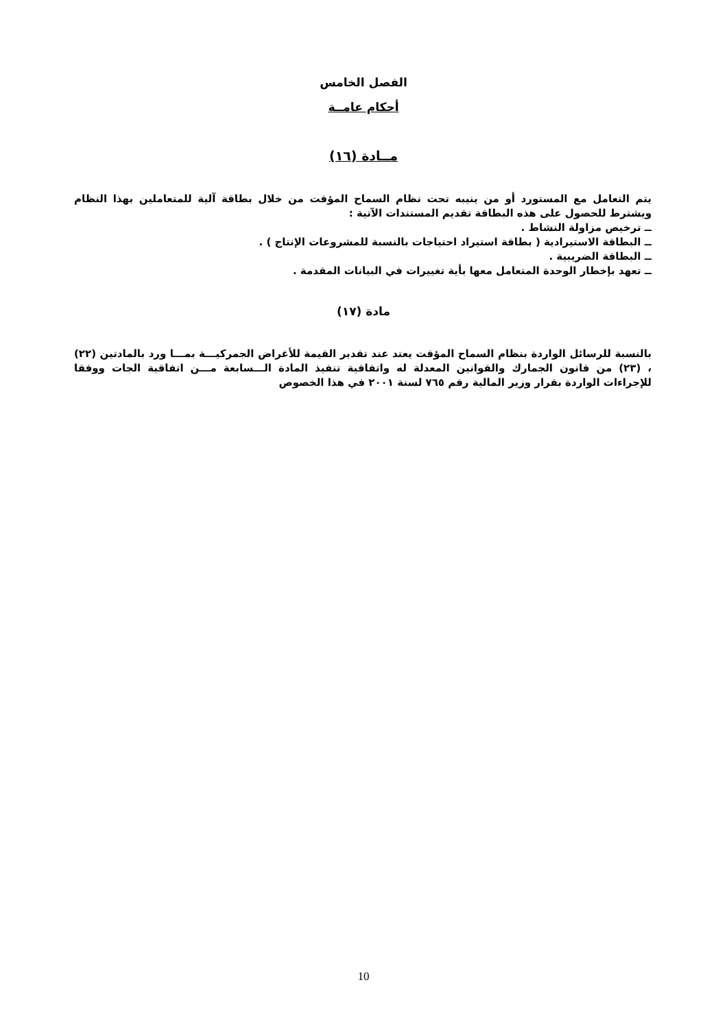الفصل الخامس
أحكام عامــة
مــادة (١٦)
يتم التعامل مع المستورد أو من ينيبه تحت نظام السماح المؤقت من خلال بطاقة آلية للمتعاملين بهذا النظام ويشترط للحصول على هذه البطاقة تقديم المستندات الآتية :
ــ ترخيص مزاولة النشاط .
ــ البطاقة الاستيرادية ( بطاقة استيراد احتياجات بالنسبة للمشروعات الإنتاج ) .
ــ البطاقة الضريبية .
ــ تعهد بإخطار الوحدة المتعامل معها بأية تغييرات في البيانات المقدمة .
مادة (١٧)
بالنسبة للرسائل الواردة بنظام السماح المؤقت يعتد عند تقدير القيمة للأغراض الجمركيـــة بمـــا ورد بالمادتين (٢٢) ، (٢٣) من قانون الجمارك والقوانين المعدلة له واتفاقية تنفيذ المادة الـــسابعة مـــن اتفاقية الجات ووفقا للإجراءات الواردة بقرار وزير المالية رقم ٧٦٥ لسنة ٢٠٠١ في هذا الخصوص
10